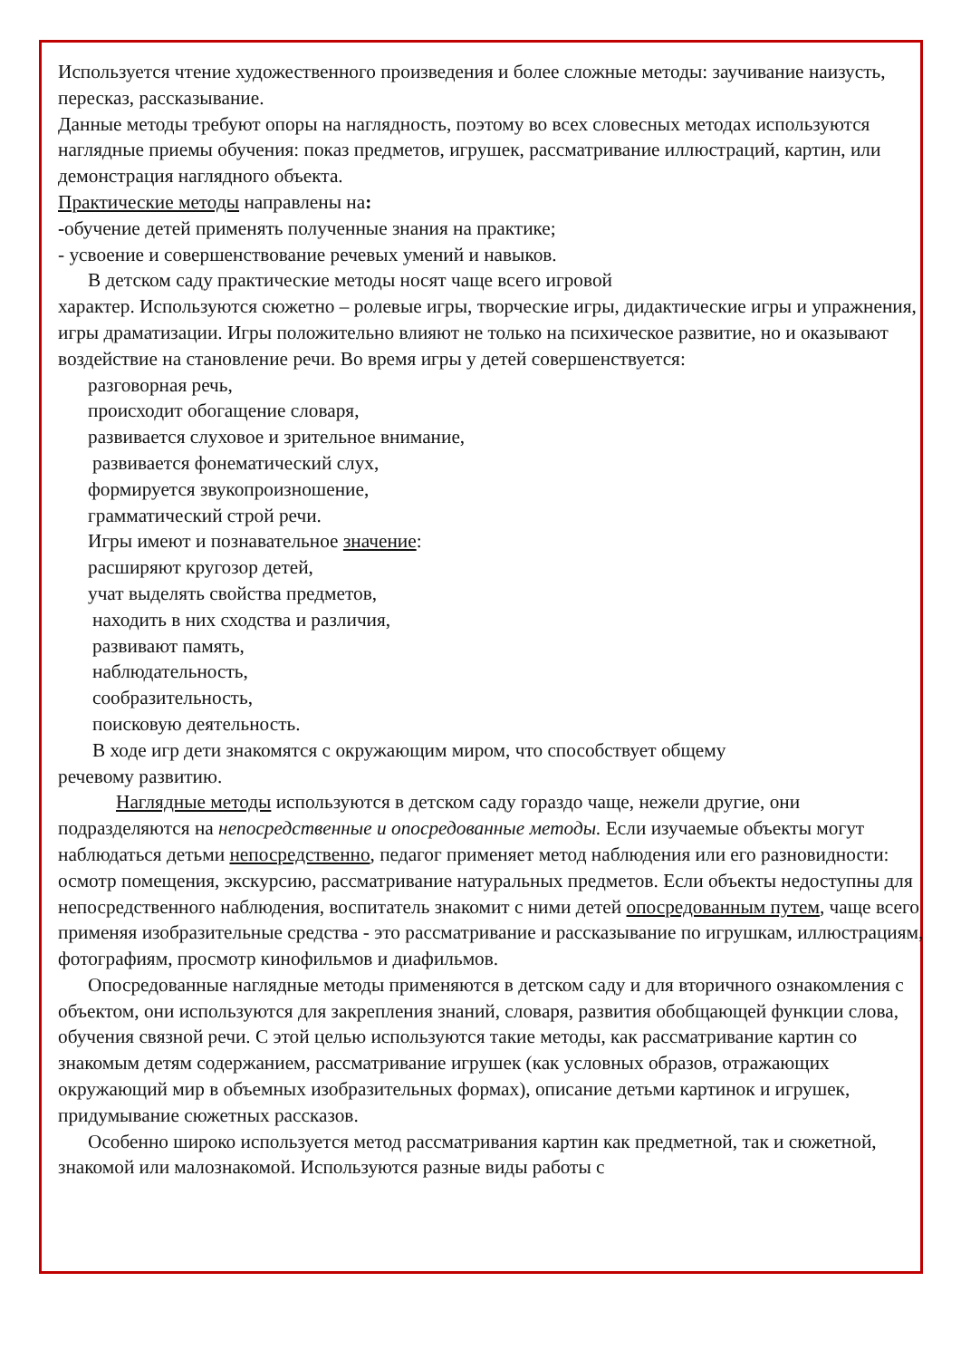Используется чтение художественного произведения и более сложные методы: заучивание наизусть, пересказ, рассказывание.
Данные методы требуют опоры на наглядность, поэтому во всех словесных методах используются наглядные приемы обучения: показ предметов, игрушек, рассматривание иллюстраций, картин, или демонстрация наглядного объекта.
Практические методы направлены на:
-обучение детей применять полученные знания на практике;
- усвоение и совершенствование речевых умений и навыков.
В детском саду практические методы носят чаще всего игровой
характер. Используются сюжетно – ролевые игры, творческие игры, дидактические игры и упражнения, игры драматизации. Игры положительно влияют не только на психическое развитие, но и оказывают воздействие на становление речи. Во время игры у детей совершенствуется:
разговорная речь,
происходит обогащение словаря,
развивается слуховое и зрительное внимание,
развивается фонематический слух,
формируется звукопроизношение,
грамматический строй речи.
Игры имеют и познавательное значение:
расширяют кругозор детей,
учат выделять свойства предметов,
находить в них сходства и различия,
развивают память,
наблюдательность,
сообразительность,
поисковую деятельность.
В ходе игр дети знакомятся с окружающим миром, что способствует общему
речевому развитию.
Наглядные методы используются в детском саду гораздо чаще, нежели другие, они подразделяются на непосредственные и опосредованные методы. Если изучаемые объекты могут наблюдаться детьми непосредственно, педагог применяет метод наблюдения или его разновидности: осмотр помещения, экскурсию, рассматривание натуральных предметов. Если объекты недоступны для непосредственного наблюдения, воспитатель знакомит с ними детей опосредованным путем, чаще всего применяя изобразительные средства - это рассматривание и рассказывание по игрушкам, иллюстрациям, фотографиям, просмотр кинофильмов и диафильмов.
Опосредованные наглядные методы применяются в детском саду и для вторичного ознакомления с объектом, они используются для закрепления знаний, словаря, развития обобщающей функции слова, обучения связной речи. С этой целью используются такие методы, как рассматривание картин со знакомым детям содержанием, рассматривание игрушек (как условных образов, отражающих окружающий мир в объемных изобразительных формах), описание детьми картинок и игрушек, придумывание сюжетных рассказов.
Особенно широко используется метод рассматривания картин как предметной, так и сюжетной, знакомой или малознакомой. Используются разные виды работы с